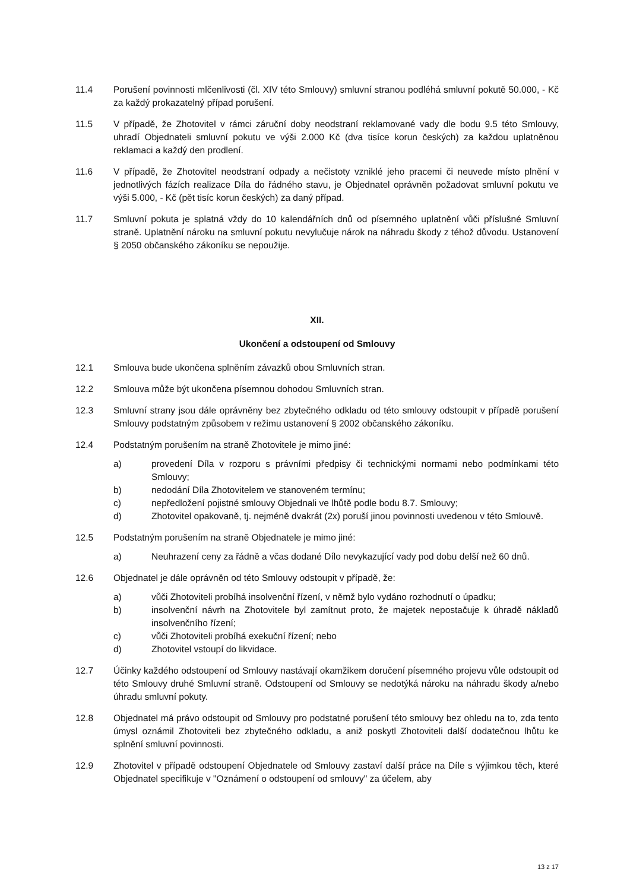11.4 Porušení povinnosti mlčenlivosti (čl. XIV této Smlouvy) smluvní stranou podléhá smluvní pokutě 50.000, - Kč za každý prokazatelný případ porušení.
11.5 V případě, že Zhotovitel v rámci záruční doby neodstraní reklamované vady dle bodu 9.5 této Smlouvy, uhradí Objednateli smluvní pokutu ve výši 2.000 Kč (dva tisíce korun českých) za každou uplatněnou reklamaci a každý den prodlení.
11.6 V případě, že Zhotovitel neodstraní odpady a nečistoty vzniklé jeho pracemi či neuvede místo plnění v jednotlivých fázích realizace Díla do řádného stavu, je Objednatel oprávněn požadovat smluvní pokutu ve výši 5.000, - Kč (pět tisíc korun českých) za daný případ.
11.7 Smluvní pokuta je splatná vždy do 10 kalendářních dnů od písemného uplatnění vůči příslušné Smluvní straně. Uplatnění nároku na smluvní pokutu nevylučuje nárok na náhradu škody z téhož důvodu. Ustanovení § 2050 občanského zákoníku se nepoužije.
XII.
Ukončení a odstoupení od Smlouvy
12.1 Smlouva bude ukončena splněním závazků obou Smluvních stran.
12.2 Smlouva může být ukončena písemnou dohodou Smluvních stran.
12.3 Smluvní strany jsou dále oprávněny bez zbytečného odkladu od této smlouvy odstoupit v případě porušení Smlouvy podstatným způsobem v režimu ustanovení § 2002 občanského zákoníku.
12.4 Podstatným porušením na straně Zhotovitele je mimo jiné:
a) provedení Díla v rozporu s právními předpisy či technickými normami nebo podmínkami této Smlouvy;
b) nedodání Díla Zhotovitelem ve stanoveném termínu;
c) nepředložení pojistné smlouvy Objednali ve lhůtě podle bodu 8.7. Smlouvy;
d) Zhotovitel opakovaně, tj. nejméně dvakrát (2x) poruší jinou povinnosti uvedenou v této Smlouvě.
12.5 Podstatným porušením na straně Objednatele je mimo jiné:
a) Neuhrazení ceny za řádně a včas dodané Dílo nevykazující vady pod dobu delší než 60 dnů.
12.6 Objednatel je dále oprávněn od této Smlouvy odstoupit v případě, že:
a) vůči Zhotoviteli probíhá insolvenční řízení, v němž bylo vydáno rozhodnutí o úpadku;
b) insolvenční návrh na Zhotovitele byl zamítnut proto, že majetek nepostačuje k úhradě nákladů insolvenčního řízení;
c) vůči Zhotoviteli probíhá exekuční řízení; nebo
d) Zhotovitel vstoupí do likvidace.
12.7 Účinky každého odstoupení od Smlouvy nastávají okamžikem doručení písemného projevu vůle odstoupit od této Smlouvy druhé Smluvní straně. Odstoupení od Smlouvy se nedotýká nároku na náhradu škody a/nebo úhradu smluvní pokuty.
12.8 Objednatel má právo odstoupit od Smlouvy pro podstatné porušení této smlouvy bez ohledu na to, zda tento úmysl oznámil Zhotoviteli bez zbytečného odkladu, a aniž poskytl Zhotoviteli další dodatečnou lhůtu ke splnění smluvní povinnosti.
12.9 Zhotovitel v případě odstoupení Objednatele od Smlouvy zastaví další práce na Díle s výjimkou těch, které Objednatel specifikuje v "Oznámení o odstoupení od smlouvy" za účelem, aby
13 z 17